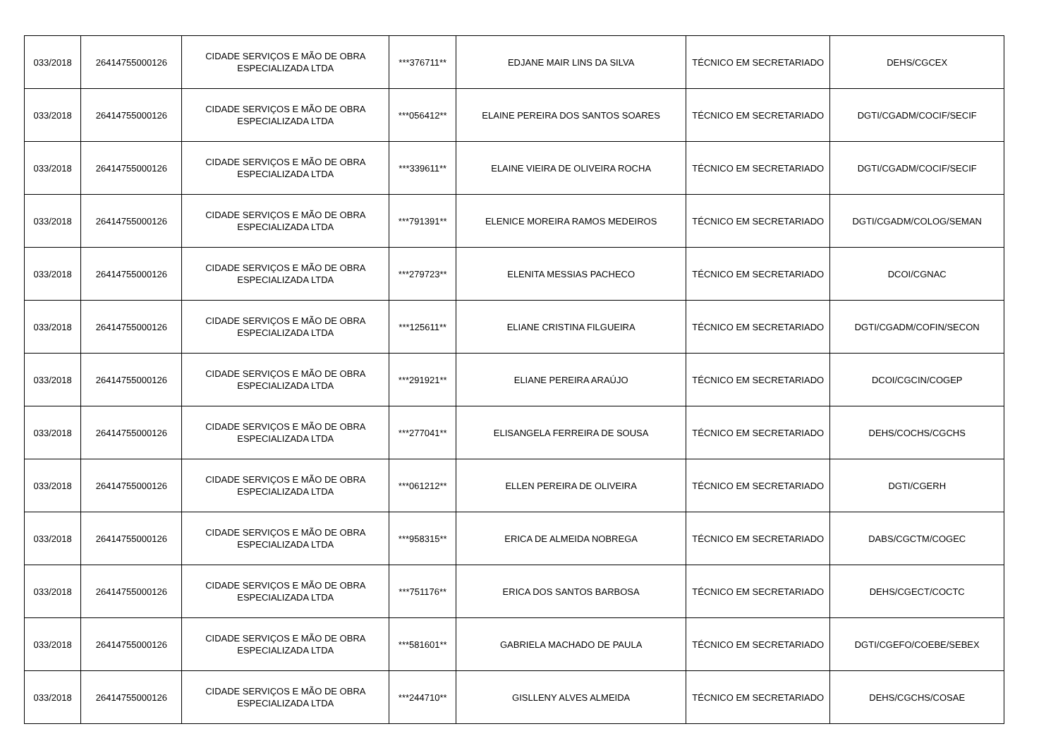| 033/2018 | 26414755000126 | CIDADE SERVIÇOS E MÃO DE OBRA ESPECIALIZADA LTDA | ***376711** | EDJANE MAIR LINS DA SILVA | TÉCNICO EM SECRETARIADO | DEHS/CGCEX |
| 033/2018 | 26414755000126 | CIDADE SERVIÇOS E MÃO DE OBRA ESPECIALIZADA LTDA | ***056412** | ELAINE PEREIRA DOS SANTOS SOARES | TÉCNICO EM SECRETARIADO | DGTI/CGADM/COCIF/SECIF |
| 033/2018 | 26414755000126 | CIDADE SERVIÇOS E MÃO DE OBRA ESPECIALIZADA LTDA | ***339611** | ELAINE VIEIRA DE OLIVEIRA ROCHA | TÉCNICO EM SECRETARIADO | DGTI/CGADM/COCIF/SECIF |
| 033/2018 | 26414755000126 | CIDADE SERVIÇOS E MÃO DE OBRA ESPECIALIZADA LTDA | ***791391** | ELENICE MOREIRA RAMOS MEDEIROS | TÉCNICO EM SECRETARIADO | DGTI/CGADM/COLOG/SEMAN |
| 033/2018 | 26414755000126 | CIDADE SERVIÇOS E MÃO DE OBRA ESPECIALIZADA LTDA | ***279723** | ELENITA MESSIAS PACHECO | TÉCNICO EM SECRETARIADO | DCOI/CGNAC |
| 033/2018 | 26414755000126 | CIDADE SERVIÇOS E MÃO DE OBRA ESPECIALIZADA LTDA | ***125611** | ELIANE CRISTINA FILGUEIRA | TÉCNICO EM SECRETARIADO | DGTI/CGADM/COFIN/SECON |
| 033/2018 | 26414755000126 | CIDADE SERVIÇOS E MÃO DE OBRA ESPECIALIZADA LTDA | ***291921** | ELIANE PEREIRA ARAÚJO | TÉCNICO EM SECRETARIADO | DCOI/CGCIN/COGEP |
| 033/2018 | 26414755000126 | CIDADE SERVIÇOS E MÃO DE OBRA ESPECIALIZADA LTDA | ***277041** | ELISANGELA FERREIRA DE SOUSA | TÉCNICO EM SECRETARIADO | DEHS/COCHS/CGCHS |
| 033/2018 | 26414755000126 | CIDADE SERVIÇOS E MÃO DE OBRA ESPECIALIZADA LTDA | ***061212** | ELLEN PEREIRA DE OLIVEIRA | TÉCNICO EM SECRETARIADO | DGTI/CGERH |
| 033/2018 | 26414755000126 | CIDADE SERVIÇOS E MÃO DE OBRA ESPECIALIZADA LTDA | ***958315** | ERICA DE ALMEIDA NOBREGA | TÉCNICO EM SECRETARIADO | DABS/CGCTM/COGEC |
| 033/2018 | 26414755000126 | CIDADE SERVIÇOS E MÃO DE OBRA ESPECIALIZADA LTDA | ***751176** | ERICA DOS SANTOS BARBOSA | TÉCNICO EM SECRETARIADO | DEHS/CGECT/COCTC |
| 033/2018 | 26414755000126 | CIDADE SERVIÇOS E MÃO DE OBRA ESPECIALIZADA LTDA | ***581601** | GABRIELA MACHADO DE PAULA | TÉCNICO EM SECRETARIADO | DGTI/CGEFO/COEBE/SEBEX |
| 033/2018 | 26414755000126 | CIDADE SERVIÇOS E MÃO DE OBRA ESPECIALIZADA LTDA | ***244710** | GISLLENY ALVES ALMEIDA | TÉCNICO EM SECRETARIADO | DEHS/CGCHS/COSAE |